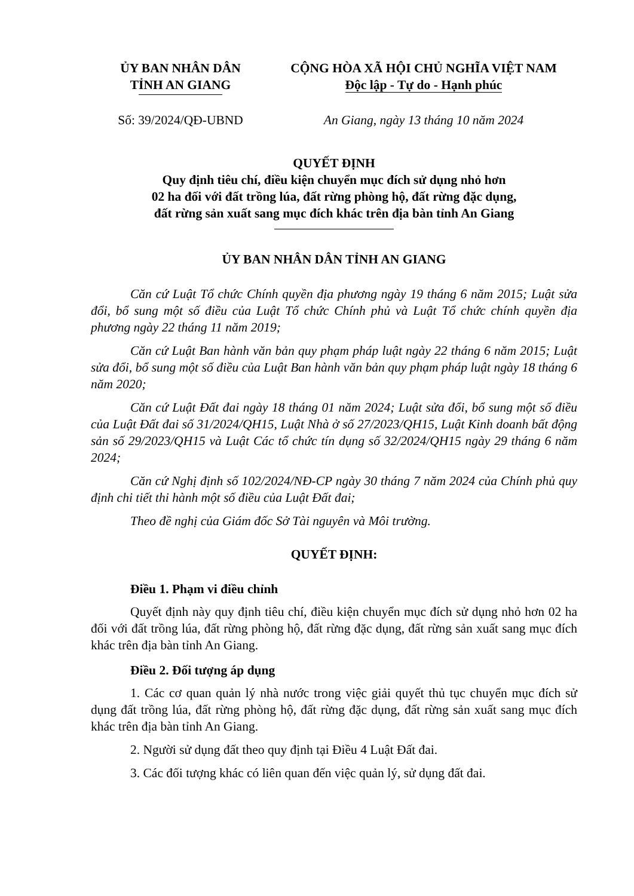ỦY BAN NHÂN DÂN
TỈNH AN GIANG
CỘNG HÒA XÃ HỘI CHỦ NGHĨA VIỆT NAM
Độc lập - Tự do - Hạnh phúc
Số: 39/2024/QĐ-UBND An Giang, ngày 13 tháng 10 năm 2024
QUYẾT ĐỊNH
Quy định tiêu chí, điều kiện chuyển mục đích sử dụng nhỏ hơn
02 ha đối với đất trồng lúa, đất rừng phòng hộ, đất rừng đặc dụng,
đất rừng sản xuất sang mục đích khác trên địa bàn tỉnh An Giang
ỦY BAN NHÂN DÂN TỈNH AN GIANG
Căn cứ Luật Tổ chức Chính quyền địa phương ngày 19 tháng 6 năm 2015; Luật sửa đổi, bổ sung một số điều của Luật Tổ chức Chính phủ và Luật Tổ chức chính quyền địa phương ngày 22 tháng 11 năm 2019;
Căn cứ Luật Ban hành văn bản quy phạm pháp luật ngày 22 tháng 6 năm 2015; Luật sửa đổi, bổ sung một số điều của Luật Ban hành văn bản quy phạm pháp luật ngày 18 tháng 6 năm 2020;
Căn cứ Luật Đất đai ngày 18 tháng 01 năm 2024; Luật sửa đổi, bổ sung một số điều của Luật Đất đai số 31/2024/QH15, Luật Nhà ở số 27/2023/QH15, Luật Kinh doanh bất động sản số 29/2023/QH15 và Luật Các tổ chức tín dụng số 32/2024/QH15 ngày 29 tháng 6 năm 2024;
Căn cứ Nghị định số 102/2024/NĐ-CP ngày 30 tháng 7 năm 2024 của Chính phủ quy định chi tiết thi hành một số điều của Luật Đất đai;
Theo đề nghị của Giám đốc Sở Tài nguyên và Môi trường.
QUYẾT ĐỊNH:
Điều 1. Phạm vi điều chỉnh
Quyết định này quy định tiêu chí, điều kiện chuyển mục đích sử dụng nhỏ hơn 02 ha đối với đất trồng lúa, đất rừng phòng hộ, đất rừng đặc dụng, đất rừng sản xuất sang mục đích khác trên địa bàn tỉnh An Giang.
Điều 2. Đối tượng áp dụng
1. Các cơ quan quản lý nhà nước trong việc giải quyết thủ tục chuyển mục đích sử dụng đất trồng lúa, đất rừng phòng hộ, đất rừng đặc dụng, đất rừng sản xuất sang mục đích khác trên địa bàn tỉnh An Giang.
2. Người sử dụng đất theo quy định tại Điều 4 Luật Đất đai.
3. Các đối tượng khác có liên quan đến việc quản lý, sử dụng đất đai.